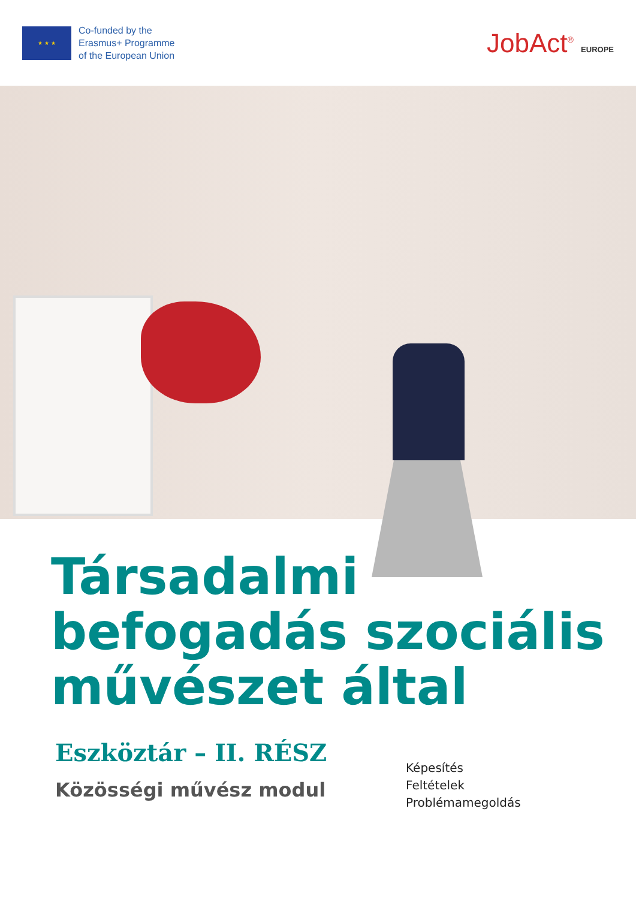★ ★ ★
Co-funded by the
Erasmus+ Programme
of the European Union
JobAct<sup>®</sup> EUROPE
Társadalmi
befogadás szociális
művészet által
Eszköztár – II. RÉSZ
Közösségi művész modul
Képesítés
Feltételek
Problémamegoldás